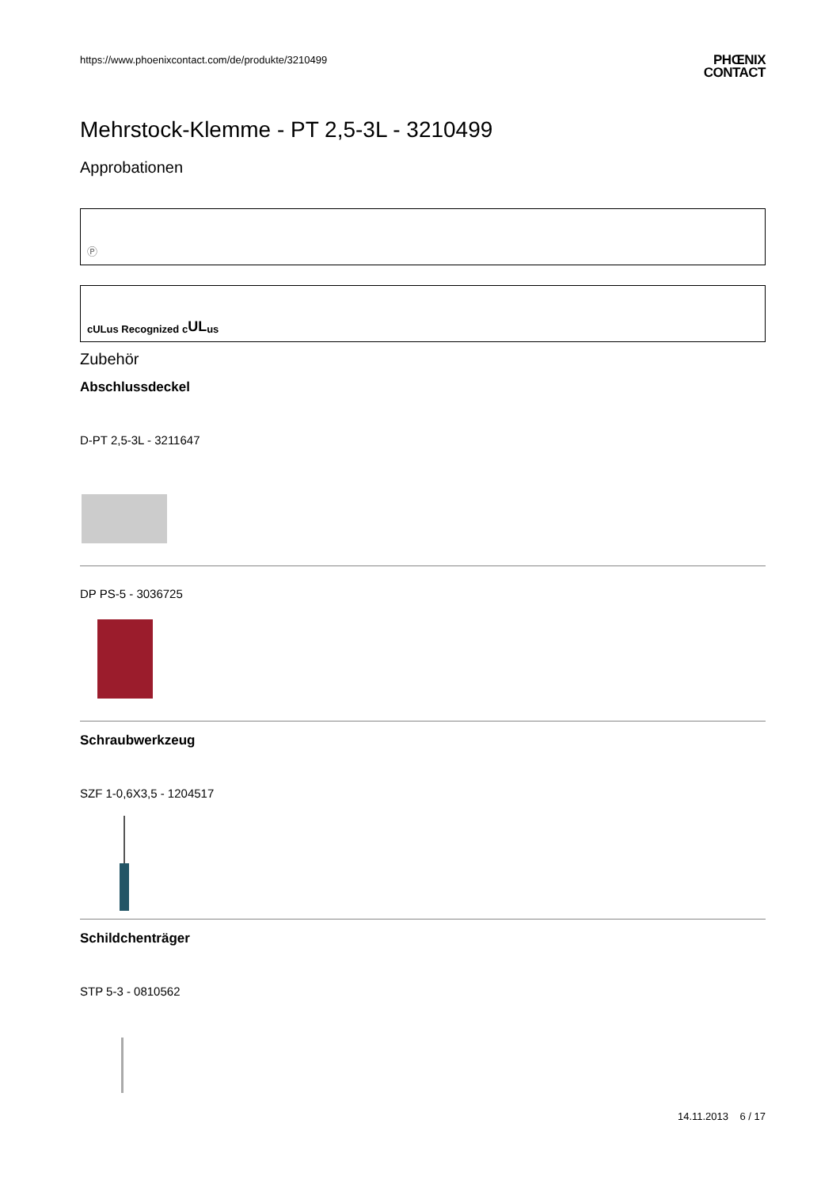https://www.phoenixcontact.com/de/produkte/3210499 PHŒNIX
CONTACT
Mehrstock-Klemme - PT 2,5-3L - 3210499
Approbationen
Ⓟ
cULus Recognized c UL us
Zubehör
Abschlussdeckel
D-PT 2,5-3L - 3211647
DP PS-5 - 3036725
Schraubwerkzeug
SZF 1-0,6X3,5 - 1204517
Schildchenträger
STP 5-3 - 0810562
14.11.2013 6 / 17